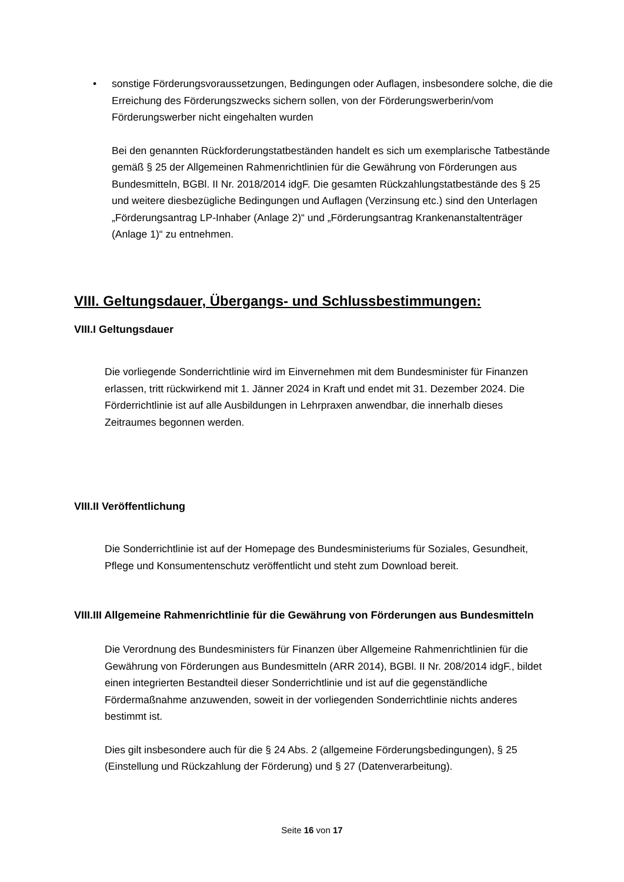• sonstige Förderungsvoraussetzungen, Bedingungen oder Auflagen, insbesondere solche, die die Erreichung des Förderungszwecks sichern sollen, von der Förderungswerberin/vom Förderungswerber nicht eingehalten wurden
Bei den genannten Rückforderungstatbeständen handelt es sich um exemplarische Tatbestände gemäß § 25 der Allgemeinen Rahmenrichtlinien für die Gewährung von Förderungen aus Bundesmitteln, BGBl. II Nr. 2018/2014 idgF. Die gesamten Rückzahlungstatbestände des § 25 und weitere diesbezügliche Bedingungen und Auflagen (Verzinsung etc.) sind den Unterlagen „Förderungsantrag LP-Inhaber (Anlage 2)“ und „Förderungsantrag Krankenanstaltenträger (Anlage 1)“ zu entnehmen.
VIII. Geltungsdauer, Übergangs- und Schlussbestimmungen:
VIII.I Geltungsdauer
Die vorliegende Sonderrichtlinie wird im Einvernehmen mit dem Bundesminister für Finanzen erlassen, tritt rückwirkend mit 1. Jänner 2024 in Kraft und endet mit 31. Dezember 2024. Die Förderrichtlinie ist auf alle Ausbildungen in Lehrpraxen anwendbar, die innerhalb dieses Zeitraumes begonnen werden.
VIII.II Veröffentlichung
Die Sonderrichtlinie ist auf der Homepage des Bundesministeriums für Soziales, Gesundheit, Pflege und Konsumentenschutz veröffentlicht und steht zum Download bereit.
VIII.III Allgemeine Rahmenrichtlinie für die Gewährung von Förderungen aus Bundesmitteln
Die Verordnung des Bundesministers für Finanzen über Allgemeine Rahmenrichtlinien für die Gewährung von Förderungen aus Bundesmitteln (ARR 2014), BGBl. II Nr. 208/2014 idgF., bildet einen integrierten Bestandteil dieser Sonderrichtlinie und ist auf die gegenständliche Fördermaßnahme anzuwenden, soweit in der vorliegenden Sonderrichtlinie nichts anderes bestimmt ist.
Dies gilt insbesondere auch für die § 24 Abs. 2 (allgemeine Förderungsbedingungen), § 25 (Einstellung und Rückzahlung der Förderung) und § 27 (Datenverarbeitung).
Seite 16 von 17